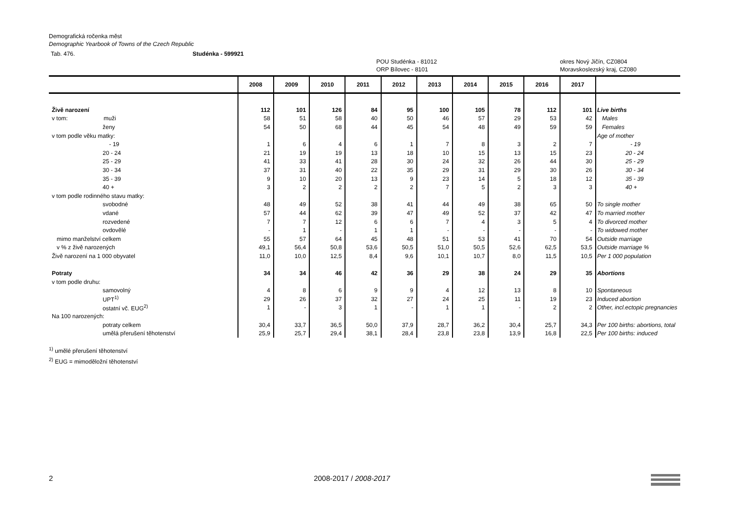Demografická ročenka měst
Demographic Yearbook of Towns of the Czech Republic
Tab. 476. Studénka - 599921
POU Studénka - 81012
ORP Bílovec - 8101 okres Nový Jičín, CZ0804
Moravskoslezský kraj, CZ080
| | 2008 | 2009 | 2010 | 2011 | 2012 | 2013 | 2014 | 2015 | 2016 | 2017 | |
| --- | --- | --- | --- | --- | --- | --- | --- | --- | --- | --- | --- |
| Živě narození | 112 | 101 | 126 | 84 | 95 | 100 | 105 | 78 | 112 | 101 | Live births |
| v tom: muži | 58 | 51 | 58 | 40 | 50 | 46 | 57 | 29 | 53 | 42 | Males |
| ženy | 54 | 50 | 68 | 44 | 45 | 54 | 48 | 49 | 59 | 59 | Females |
| v tom podle věku matky: | | | | | | | | | | | Age of mother |
| - 19 | 1 | 6 | 4 | 6 | 1 | 7 | 8 | 3 | 2 | 7 | - 19 |
| 20 - 24 | 21 | 19 | 19 | 13 | 18 | 10 | 15 | 13 | 15 | 23 | 20 - 24 |
| 25 - 29 | 41 | 33 | 41 | 28 | 30 | 24 | 32 | 26 | 44 | 30 | 25 - 29 |
| 30 - 34 | 37 | 31 | 40 | 22 | 35 | 29 | 31 | 29 | 30 | 26 | 30 - 34 |
| 35 - 39 | 9 | 10 | 20 | 13 | 9 | 23 | 14 | 5 | 18 | 12 | 35 - 39 |
| 40 + | 3 | 2 | 2 | 2 | 2 | 7 | 5 | 2 | 3 | 3 | 40 + |
| v tom podle rodinného stavu matky: | | | | | | | | | | | |
| svobodné | 48 | 49 | 52 | 38 | 41 | 44 | 49 | 38 | 65 | 50 | To single mother |
| vdané | 57 | 44 | 62 | 39 | 47 | 49 | 52 | 37 | 42 | 47 | To married mother |
| rozvedené | 7 | 7 | 12 | 6 | 6 | 7 | 4 | 3 | 5 | 4 | To divorced mother |
| ovdovělé | - | 1 | - | 1 | 1 | - | - | - | - | - | To widowed mother |
| mimo manželství celkem | 55 | 57 | 64 | 45 | 48 | 51 | 53 | 41 | 70 | 54 | Outside marriage |
| v % z živě narozených | 49,1 | 56,4 | 50,8 | 53,6 | 50,5 | 51,0 | 50,5 | 52,6 | 62,5 | 53,5 | Outside marriage % |
| Živě narození na 1 000 obyvatel | 11,0 | 10,0 | 12,5 | 8,4 | 9,6 | 10,1 | 10,7 | 8,0 | 11,5 | 10,5 | Per 1 000 population |
| Potraty | 34 | 34 | 46 | 42 | 36 | 29 | 38 | 24 | 29 | 35 | Abortions |
| v tom podle druhu: | | | | | | | | | | | |
| samovolný | 4 | 8 | 6 | 9 | 9 | 4 | 12 | 13 | 8 | 10 | Spontaneous |
| UPT<sup>1)</sup> | 29 | 26 | 37 | 32 | 27 | 24 | 25 | 11 | 19 | 23 | Induced abortion |
| ostatní vč. EUG<sup>2)</sup> | 1 | - | 3 | 1 | - | 1 | 1 | - | 2 | 2 | Other, incl.ectopic pregnancies |
| Na 100 narozených: | | | | | | | | | | | |
| potraty celkem | 30,4 | 33,7 | 36,5 | 50,0 | 37,9 | 28,7 | 36,2 | 30,4 | 25,7 | 34,3 | Per 100 births: abortions, total |
| umělá přerušení těhotenství | 25,9 | 25,7 | 29,4 | 38,1 | 28,4 | 23,8 | 23,8 | 13,9 | 16,8 | 22,5 | Per 100 births: induced |
<sup>1)</sup> umělé přerušení těhotenství
<sup>2)</sup> EUG = mimoděložní těhotenství
2 2008-2017 / 2008-2017